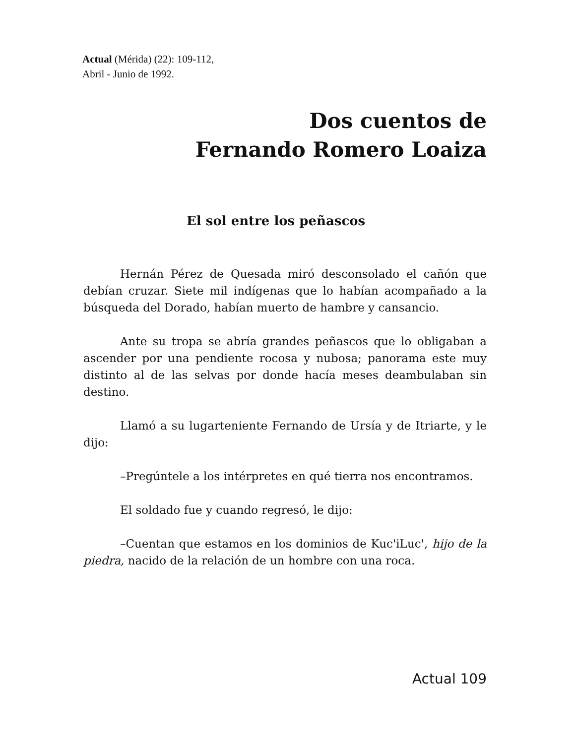Actual (Mérida) (22): 109-112,
Abril - Junio de 1992.
Dos cuentos de
Fernando Romero Loaiza
El sol entre los peñascos
Hernán Pérez de Quesada miró desconsolado el cañón que debían cruzar. Siete mil indígenas que lo habían acompañado a la búsqueda del Dorado, habían muerto de hambre y cansancio.
Ante su tropa se abría grandes peñascos que lo obligaban a ascender por una pendiente rocosa y nubosa; panorama este muy distinto al de las selvas por donde hacía meses deambulaban sin destino.
Llamó a su lugarteniente Fernando de Ursía y de Itriarte, y le dijo:
–Pregúntele a los intérpretes en qué tierra nos encontramos.
El soldado fue y cuando regresó, le dijo:
–Cuentan que estamos en los dominios de Kuc'iLuc', hijo de la piedra, nacido de la relación de un hombre con una roca.
Actual 109